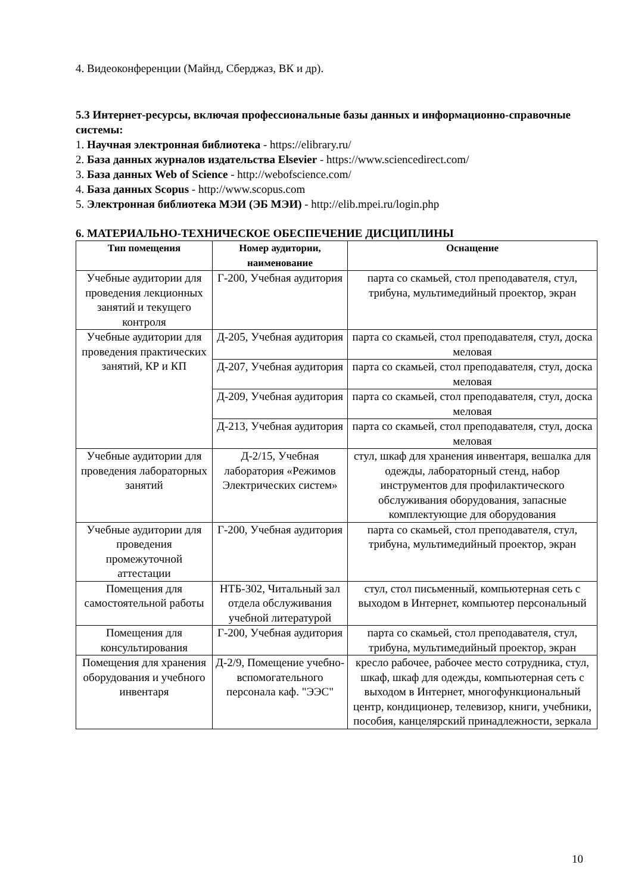4. Видеоконференции (Майнд, Сберджаз, ВК и др).
5.3 Интернет-ресурсы, включая профессиональные базы данных и информационно-справочные системы:
1. Научная электронная библиотека - https://elibrary.ru/
2. База данных журналов издательства Elsevier - https://www.sciencedirect.com/
3. База данных Web of Science - http://webofscience.com/
4. База данных Scopus - http://www.scopus.com
5. Электронная библиотека МЭИ (ЭБ МЭИ) - http://elib.mpei.ru/login.php
6. МАТЕРИАЛЬНО-ТЕХНИЧЕСКОЕ ОБЕСПЕЧЕНИЕ ДИСЦИПЛИНЫ
| Тип помещения | Номер аудитории, наименование | Оснащение |
| --- | --- | --- |
| Учебные аудитории для проведения лекционных занятий и текущего контроля | Г-200, Учебная аудитория | парта со скамьей, стол преподавателя, стул, трибуна, мультимедийный проектор, экран |
| Учебные аудитории для проведения практических занятий, КР и КП | Д-205, Учебная аудитория | парта со скамьей, стол преподавателя, стул, доска меловая |
| | Д-207, Учебная аудитория | парта со скамьей, стол преподавателя, стул, доска меловая |
| | Д-209, Учебная аудитория | парта со скамьей, стол преподавателя, стул, доска меловая |
| | Д-213, Учебная аудитория | парта со скамьей, стол преподавателя, стул, доска меловая |
| Учебные аудитории для проведения лабораторных занятий | Д-2/15, Учебная лаборатория «Режимов Электрических систем» | стул, шкаф для хранения инвентаря, вешалка для одежды, лабораторный стенд, набор инструментов для профилактического обслуживания оборудования, запасные комплектующие для оборудования |
| Учебные аудитории для проведения промежуточной аттестации | Г-200, Учебная аудитория | парта со скамьей, стол преподавателя, стул, трибуна, мультимедийный проектор, экран |
| Помещения для самостоятельной работы | НТБ-302, Читальный зал отдела обслуживания учебной литературой | стул, стол письменный, компьютерная сеть с выходом в Интернет, компьютер персональный |
| Помещения для консультирования | Г-200, Учебная аудитория | парта со скамьей, стол преподавателя, стул, трибуна, мультимедийный проектор, экран |
| Помещения для хранения оборудования и учебного инвентаря | Д-2/9, Помещение учебно-вспомогательного персонала каф. "ЭЭС" | кресло рабочее, рабочее место сотрудника, стул, шкаф, шкаф для одежды, компьютерная сеть с выходом в Интернет, многофункциональный центр, кондиционер, телевизор, книги, учебники, пособия, канцелярский принадлежности, зеркала |
10